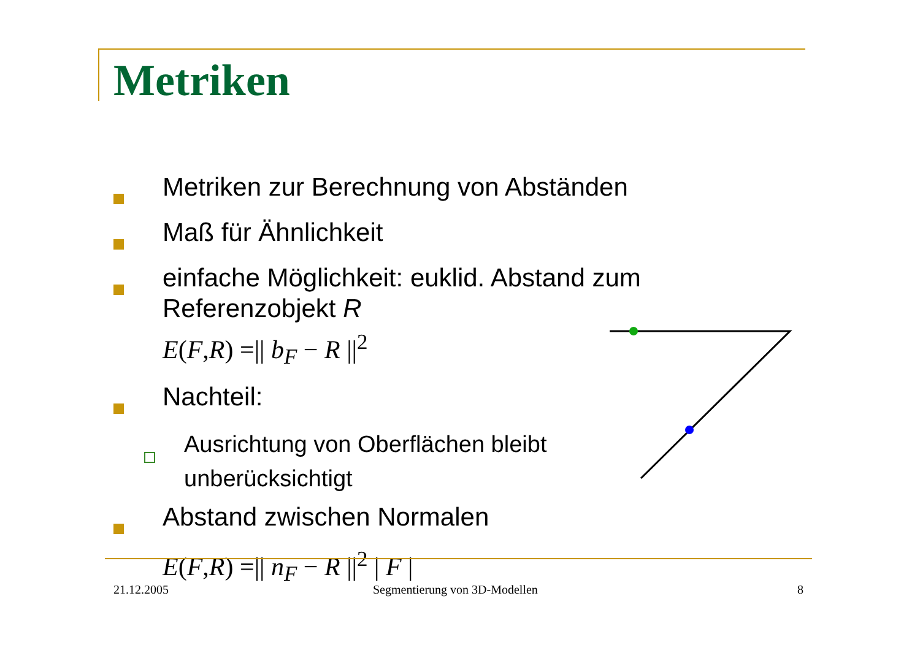Metriken
Metriken zur Berechnung von Abständen
Maß für Ähnlichkeit
einfache Möglichkeit: euklid. Abstand zum Referenzobjekt R
E(F, R) =|| b<sub>F</sub> − R ||<sup>2</sup>
Nachteil:
Ausrichtung von Oberflächen bleibt unberücksichtigt
Abstand zwischen Normalen
E(F, R) =|| n<sub>F</sub> − R ||<sup>2</sup> | F |
21.12.2005 Segmentierung von 3D-Modellen 8